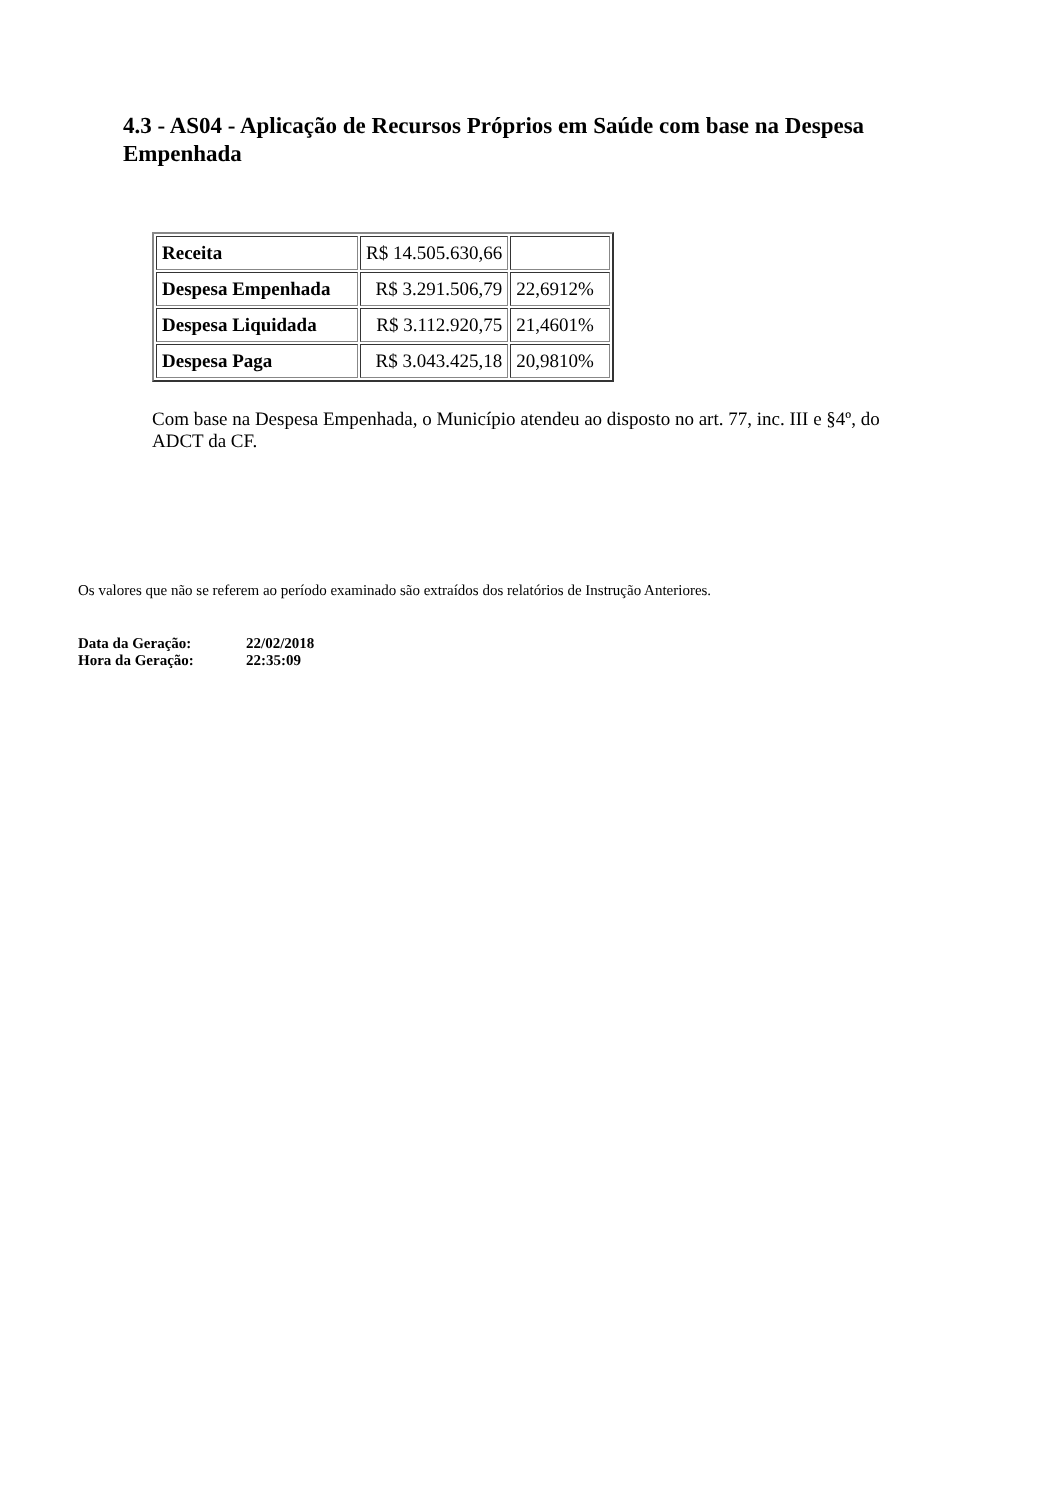4.3 - AS04 - Aplicação de Recursos Próprios em Saúde com base na Despesa Empenhada
| Receita | R$ 14.505.630,66 | |
| Despesa Empenhada | R$ 3.291.506,79 | 22,6912% |
| Despesa Liquidada | R$ 3.112.920,75 | 21,4601% |
| Despesa Paga | R$ 3.043.425,18 | 20,9810% |
Com base na Despesa Empenhada, o Município atendeu ao disposto no art. 77, inc. III e §4º, do ADCT da CF.
Os valores que não se referem ao período examinado são extraídos dos relatórios de Instrução Anteriores.
| Data da Geração: | 22/02/2018 |
| Hora da Geração: | 22:35:09 |